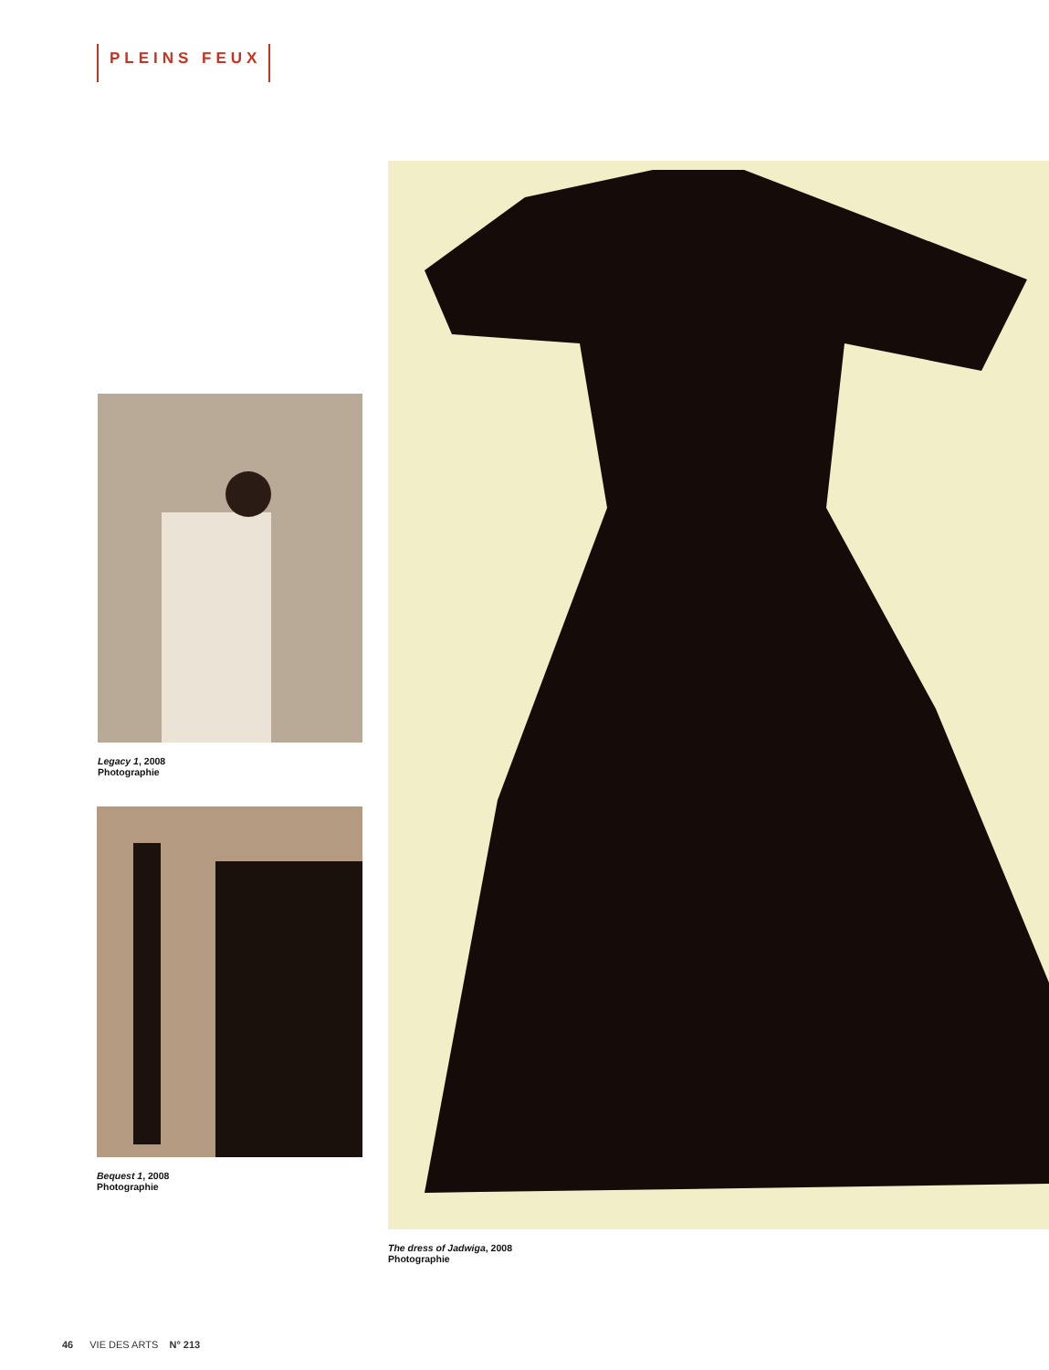PLEINS FEUX
Legacy 1, 2008
Photographie
Bequest 1, 2008
Photographie
The dress of Jadwiga, 2008
Photographie
46 VIE DES ARTS N° 213